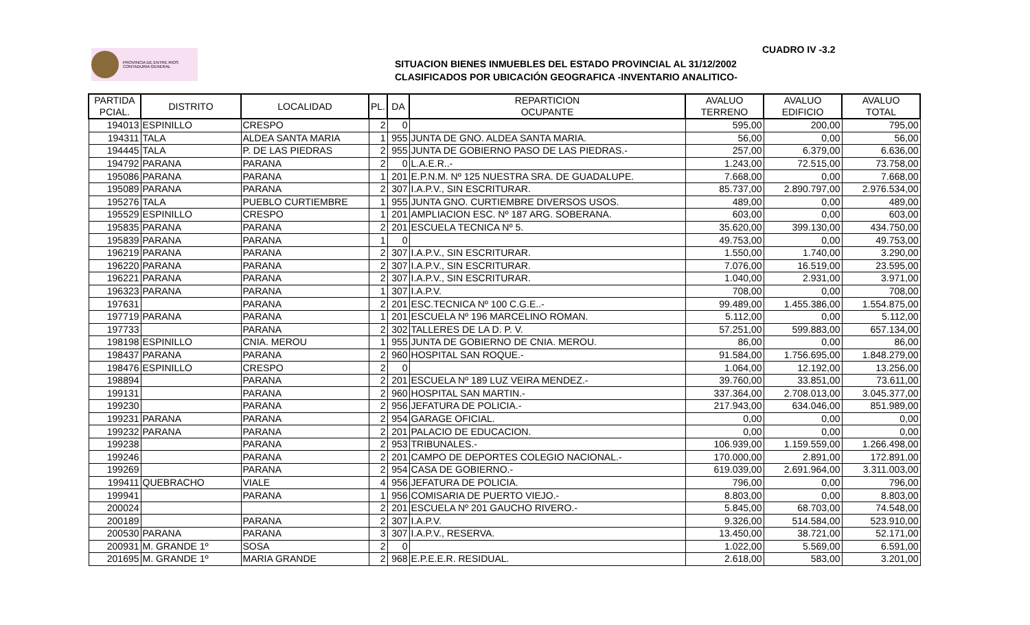PROVINCIA DE ENTRE RIOS
CONTADURIA GENERAL
CUADRO IV -3.2
SITUACION BIENES INMUEBLES DEL ESTADO PROVINCIAL AL 31/12/2002
CLASIFICADOS POR UBICACIÓN GEOGRAFICA -INVENTARIO ANALITICO-
| PARTIDA PCIAL. | DISTRITO | LOCALIDAD | PL. | DA | REPARTICION OCUPANTE | AVALUO TERRENO | AVALUO EDIFICIO | AVALUO TOTAL |
| --- | --- | --- | --- | --- | --- | --- | --- | --- |
| 194013 | ESPINILLO | CRESPO | 2 | 0 | | 595,00 | 200,00 | 795,00 |
| 194311 | TALA | ALDEA SANTA MARIA | 1 | 955 | JUNTA DE GNO. ALDEA SANTA MARIA. | 56,00 | 0,00 | 56,00 |
| 194445 | TALA | P. DE LAS PIEDRAS | 2 | 955 | JUNTA DE GOBIERNO PASO DE LAS PIEDRAS.- | 257,00 | 6.379,00 | 6.636,00 |
| 194792 | PARANA | PARANA | 2 | 0 | L.A.E.R..- | 1.243,00 | 72.515,00 | 73.758,00 |
| 195086 | PARANA | PARANA | 1 | 201 | E.P.N.M. Nº 125 NUESTRA SRA. DE GUADALUPE. | 7.668,00 | 0,00 | 7.668,00 |
| 195089 | PARANA | PARANA | 2 | 307 | I.A.P.V., SIN ESCRITURAR. | 85.737,00 | 2.890.797,00 | 2.976.534,00 |
| 195276 | TALA | PUEBLO CURTIEMBRE | 1 | 955 | JUNTA GNO. CURTIEMBRE DIVERSOS USOS. | 489,00 | 0,00 | 489,00 |
| 195529 | ESPINILLO | CRESPO | 1 | 201 | AMPLIACION ESC. Nº 187 ARG. SOBERANA. | 603,00 | 0,00 | 603,00 |
| 195835 | PARANA | PARANA | 2 | 201 | ESCUELA TECNICA Nº 5. | 35.620,00 | 399.130,00 | 434.750,00 |
| 195839 | PARANA | PARANA | 1 | 0 | | 49.753,00 | 0,00 | 49.753,00 |
| 196219 | PARANA | PARANA | 2 | 307 | I.A.P.V., SIN ESCRITURAR. | 1.550,00 | 1.740,00 | 3.290,00 |
| 196220 | PARANA | PARANA | 2 | 307 | I.A.P.V., SIN ESCRITURAR. | 7.076,00 | 16.519,00 | 23.595,00 |
| 196221 | PARANA | PARANA | 2 | 307 | I.A.P.V., SIN ESCRITURAR. | 1.040,00 | 2.931,00 | 3.971,00 |
| 196323 | PARANA | PARANA | 1 | 307 | I.A.P.V. | 708,00 | 0,00 | 708,00 |
| 197631 | | PARANA | 2 | 201 | ESC.TECNICA Nº 100 C.G.E..- | 99.489,00 | 1.455.386,00 | 1.554.875,00 |
| 197719 | PARANA | PARANA | 1 | 201 | ESCUELA Nº 196 MARCELINO ROMAN. | 5.112,00 | 0,00 | 5.112,00 |
| 197733 | | PARANA | 2 | 302 | TALLERES DE LA D. P. V. | 57.251,00 | 599.883,00 | 657.134,00 |
| 198198 | ESPINILLO | CNIA. MEROU | 1 | 955 | JUNTA DE GOBIERNO DE CNIA. MEROU. | 86,00 | 0,00 | 86,00 |
| 198437 | PARANA | PARANA | 2 | 960 | HOSPITAL SAN ROQUE.- | 91.584,00 | 1.756.695,00 | 1.848.279,00 |
| 198476 | ESPINILLO | CRESPO | 2 | 0 | | 1.064,00 | 12.192,00 | 13.256,00 |
| 198894 | | PARANA | 2 | 201 | ESCUELA Nº 189 LUZ VEIRA MENDEZ.- | 39.760,00 | 33.851,00 | 73.611,00 |
| 199131 | | PARANA | 2 | 960 | HOSPITAL SAN MARTIN.- | 337.364,00 | 2.708.013,00 | 3.045.377,00 |
| 199230 | | PARANA | 2 | 956 | JEFATURA DE POLICIA.- | 217.943,00 | 634.046,00 | 851.989,00 |
| 199231 | PARANA | PARANA | 2 | 954 | GARAGE OFICIAL. | 0,00 | 0,00 | 0,00 |
| 199232 | PARANA | PARANA | 2 | 201 | PALACIO DE EDUCACION. | 0,00 | 0,00 | 0,00 |
| 199238 | | PARANA | 2 | 953 | TRIBUNALES.- | 106.939,00 | 1.159.559,00 | 1.266.498,00 |
| 199246 | | PARANA | 2 | 201 | CAMPO DE DEPORTES COLEGIO NACIONAL.- | 170.000,00 | 2.891,00 | 172.891,00 |
| 199269 | | PARANA | 2 | 954 | CASA DE GOBIERNO.- | 619.039,00 | 2.691.964,00 | 3.311.003,00 |
| 199411 | QUEBRACHO | VIALE | 4 | 956 | JEFATURA DE POLICIA. | 796,00 | 0,00 | 796,00 |
| 199941 | | PARANA | 1 | 956 | COMISARIA DE PUERTO VIEJO.- | 8.803,00 | 0,00 | 8.803,00 |
| 200024 | | | 2 | 201 | ESCUELA Nº 201 GAUCHO RIVERO.- | 5.845,00 | 68.703,00 | 74.548,00 |
| 200189 | | PARANA | 2 | 307 | I.A.P.V. | 9.326,00 | 514.584,00 | 523.910,00 |
| 200530 | PARANA | PARANA | 3 | 307 | I.A.P.V., RESERVA. | 13.450,00 | 38.721,00 | 52.171,00 |
| 200931 | M. GRANDE 1º | SOSA | 2 | 0 | | 1.022,00 | 5.569,00 | 6.591,00 |
| 201695 | M. GRANDE 1º | MARIA GRANDE | 2 | 968 | E.P.E.E.R. RESIDUAL. | 2.618,00 | 583,00 | 3.201,00 |